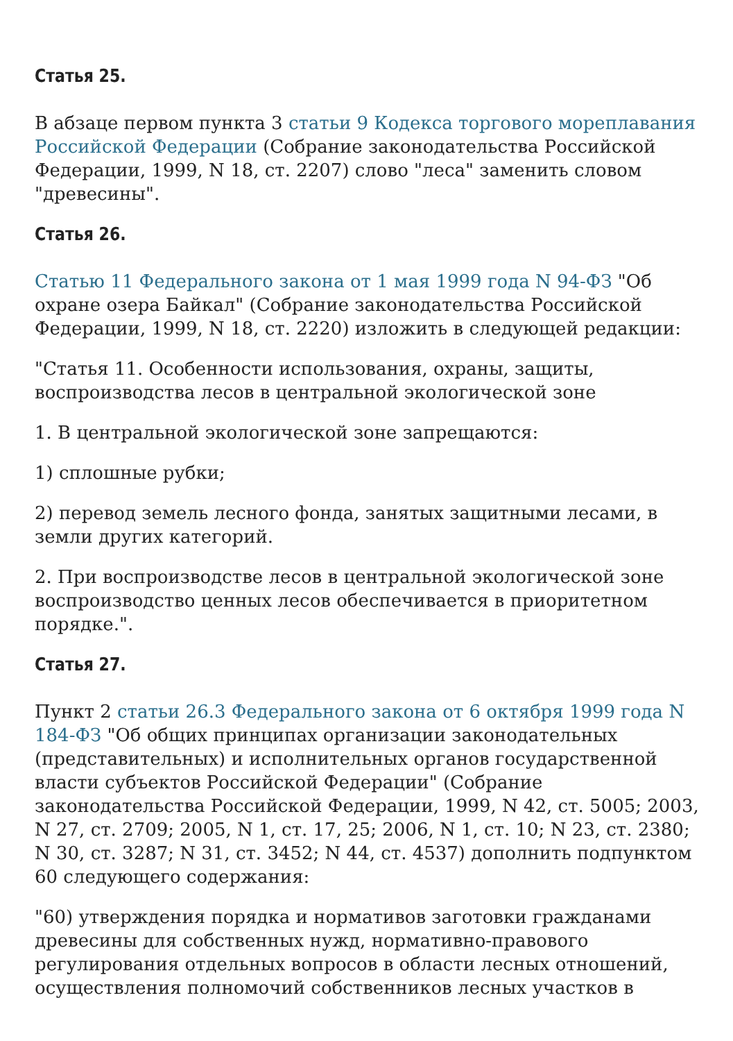Статья 25.
В абзаце первом пункта 3 статьи 9 Кодекса торгового мореплавания Российской Федерации (Собрание законодательства Российской Федерации, 1999, N 18, ст. 2207) слово "леса" заменить словом "древесины".
Статья 26.
Статью 11 Федерального закона от 1 мая 1999 года N 94-ФЗ "Об охране озера Байкал" (Собрание законодательства Российской Федерации, 1999, N 18, ст. 2220) изложить в следующей редакции:
"Статья 11. Особенности использования, охраны, защиты, воспроизводства лесов в центральной экологической зоне
1. В центральной экологической зоне запрещаются:
1) сплошные рубки;
2) перевод земель лесного фонда, занятых защитными лесами, в земли других категорий.
2. При воспроизводстве лесов в центральной экологической зоне воспроизводство ценных лесов обеспечивается в приоритетном порядке.".
Статья 27.
Пункт 2 статьи 26.3 Федерального закона от 6 октября 1999 года N 184-ФЗ "Об общих принципах организации законодательных (представительных) и исполнительных органов государственной власти субъектов Российской Федерации" (Собрание законодательства Российской Федерации, 1999, N 42, ст. 5005; 2003, N 27, ст. 2709; 2005, N 1, ст. 17, 25; 2006, N 1, ст. 10; N 23, ст. 2380; N 30, ст. 3287; N 31, ст. 3452; N 44, ст. 4537) дополнить подпунктом 60 следующего содержания:
"60) утверждения порядка и нормативов заготовки гражданами древесины для собственных нужд, нормативно-правового регулирования отдельных вопросов в области лесных отношений, осуществления полномочий собственников лесных участков в